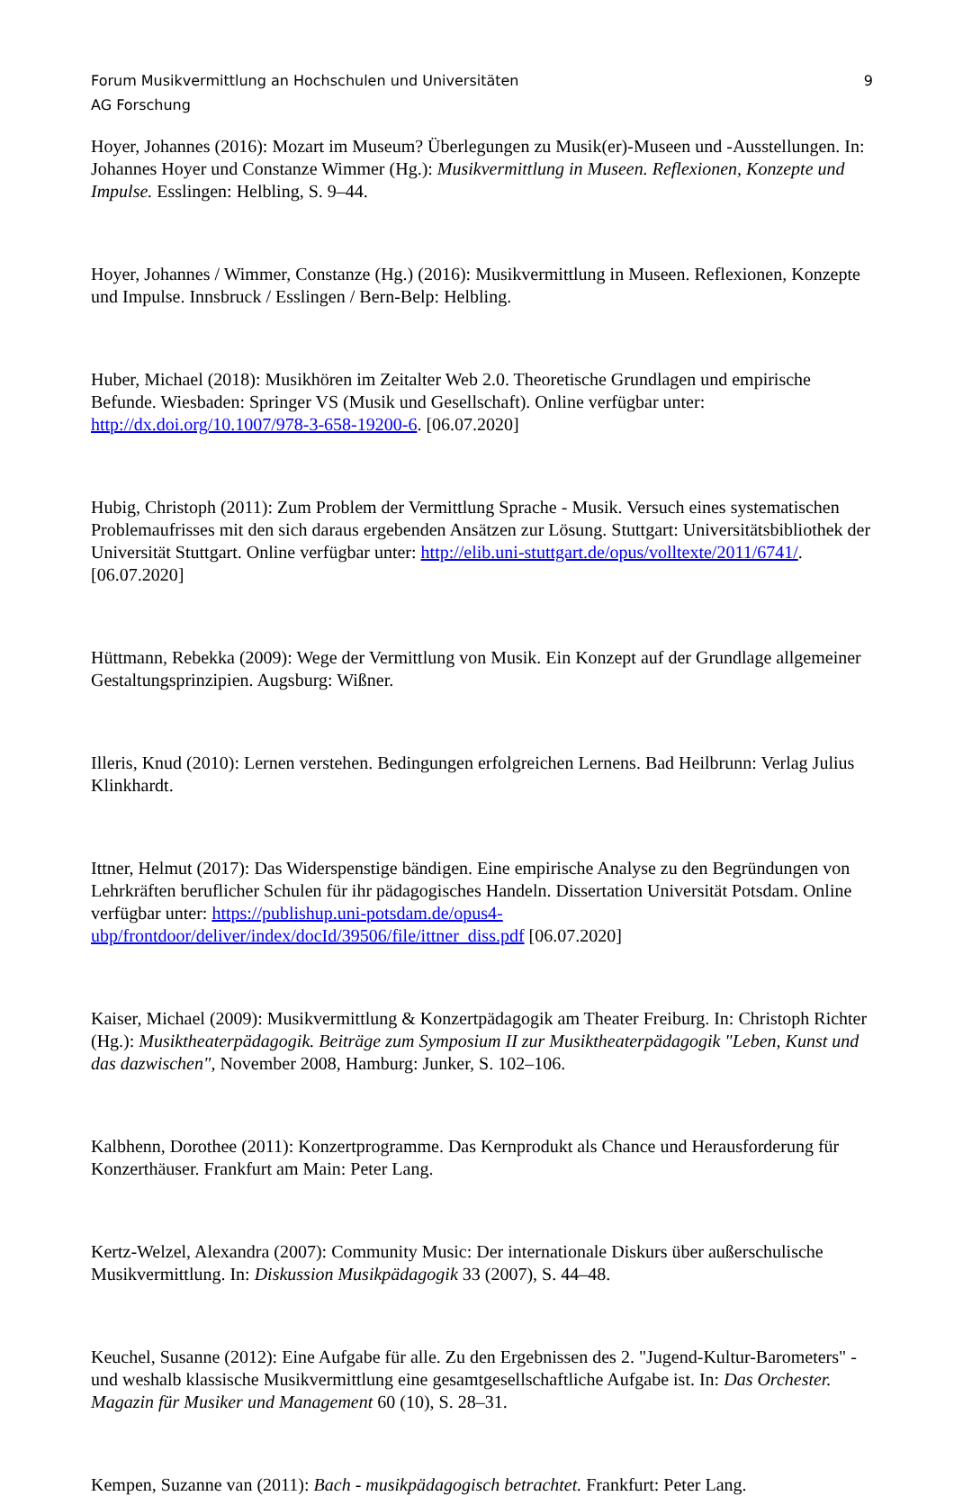Forum Musikvermittlung an Hochschulen und Universitäten 9
AG Forschung
Hoyer, Johannes (2016): Mozart im Museum? Überlegungen zu Musik(er)-Museen und -Ausstellungen. In: Johannes Hoyer und Constanze Wimmer (Hg.): Musikvermittlung in Museen. Reflexionen, Konzepte und Impulse. Esslingen: Helbling, S. 9–44.
Hoyer, Johannes / Wimmer, Constanze (Hg.) (2016): Musikvermittlung in Museen. Reflexionen, Konzepte und Impulse. Innsbruck / Esslingen / Bern-Belp: Helbling.
Huber, Michael (2018): Musikhören im Zeitalter Web 2.0. Theoretische Grundlagen und empirische Befunde. Wiesbaden: Springer VS (Musik und Gesellschaft). Online verfügbar unter: http://dx.doi.org/10.1007/978-3-658-19200-6. [06.07.2020]
Hubig, Christoph (2011): Zum Problem der Vermittlung Sprache - Musik. Versuch eines systematischen Problemaufrisses mit den sich daraus ergebenden Ansätzen zur Lösung. Stuttgart: Universitätsbibliothek der Universität Stuttgart. Online verfügbar unter: http://elib.uni-stuttgart.de/opus/volltexte/2011/6741/. [06.07.2020]
Hüttmann, Rebekka (2009): Wege der Vermittlung von Musik. Ein Konzept auf der Grundlage allgemeiner Gestaltungsprinzipien. Augsburg: Wißner.
Illeris, Knud (2010): Lernen verstehen. Bedingungen erfolgreichen Lernens. Bad Heilbrunn: Verlag Julius Klinkhardt.
Ittner, Helmut (2017): Das Widerspenstige bändigen. Eine empirische Analyse zu den Begründungen von Lehrkräften beruflicher Schulen für ihr pädagogisches Handeln. Dissertation Universität Potsdam. Online verfügbar unter: https://publishup.uni-potsdam.de/opus4-ubp/frontdoor/deliver/index/docId/39506/file/ittner_diss.pdf [06.07.2020]
Kaiser, Michael (2009): Musikvermittlung & Konzertpädagogik am Theater Freiburg. In: Christoph Richter (Hg.): Musiktheaterpädagogik. Beiträge zum Symposium II zur Musiktheaterpädagogik "Leben, Kunst und das dazwischen", November 2008, Hamburg: Junker, S. 102–106.
Kalbhenn, Dorothee (2011): Konzertprogramme. Das Kernprodukt als Chance und Herausforderung für Konzerthäuser. Frankfurt am Main: Peter Lang.
Kertz-Welzel, Alexandra (2007): Community Music: Der internationale Diskurs über außerschulische Musikvermittlung. In: Diskussion Musikpädagogik 33 (2007), S. 44–48.
Keuchel, Susanne (2012): Eine Aufgabe für alle. Zu den Ergebnissen des 2. "Jugend-Kultur-Barometers" - und weshalb klassische Musikvermittlung eine gesamtgesellschaftliche Aufgabe ist. In: Das Orchester. Magazin für Musiker und Management 60 (10), S. 28–31.
Kempen, Suzanne van (2011): Bach - musikpädagogisch betrachtet. Frankfurt: Peter Lang.